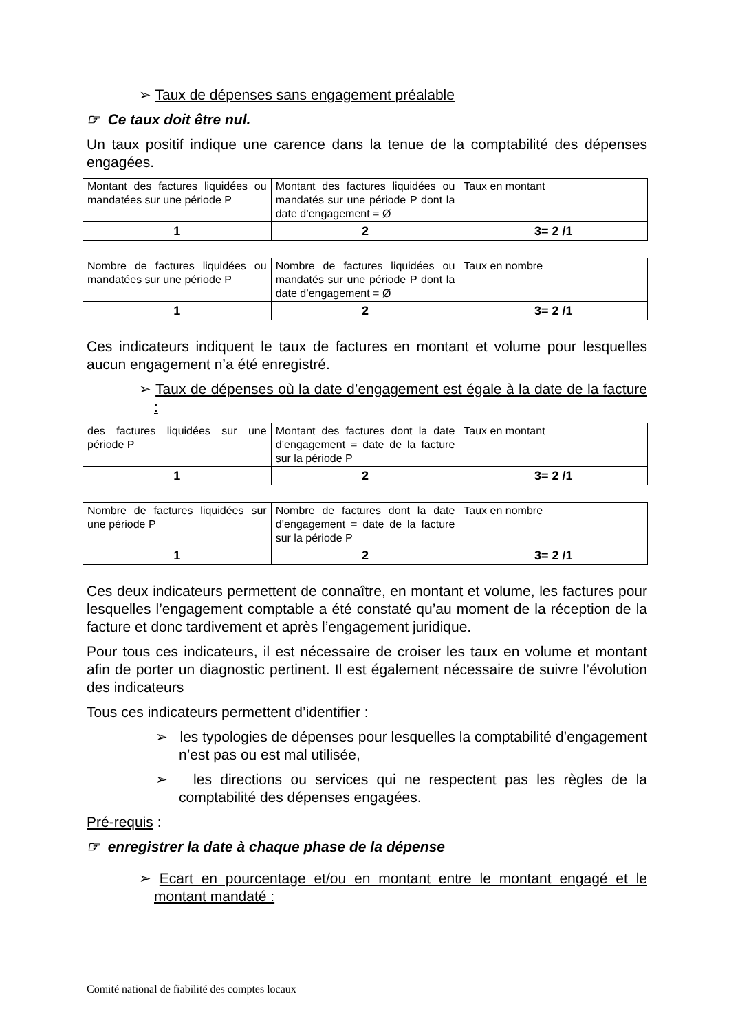➢ Taux de dépenses sans engagement préalable
☞ Ce taux doit être nul.
Un taux positif indique une carence dans la tenue de la comptabilité des dépenses engagées.
| Montant des factures liquidées ou mandatées sur une période P | Montant des factures liquidées ou mandatés sur une période P dont la date d’engagement = Ø | Taux en montant |
| 1 | 2 | 3= 2 /1 |
| Nombre de factures liquidées ou mandatées sur une période P | Nombre de factures liquidées ou mandatés sur une période P dont la date d’engagement = Ø | Taux en nombre |
| 1 | 2 | 3= 2 /1 |
Ces indicateurs indiquent le taux de factures en montant et volume pour lesquelles aucun engagement n’a été enregistré.
➢ Taux de dépenses où la date d’engagement est égale à la date de la facture :
| des factures liquidées sur une période P | Montant des factures dont la date d’engagement = date de la facture sur la période P | Taux en montant |
| 1 | 2 | 3= 2 /1 |
| Nombre de factures liquidées sur une période P | Nombre de factures dont la date d’engagement = date de la facture sur la période P | Taux en nombre |
| 1 | 2 | 3= 2 /1 |
Ces deux indicateurs permettent de connaître, en montant et volume, les factures pour lesquelles l’engagement comptable a été constaté qu’au moment de la réception de la facture et donc tardivement et après l’engagement juridique.
Pour tous ces indicateurs, il est nécessaire de croiser les taux en volume et montant afin de porter un diagnostic pertinent. Il est également nécessaire de suivre l’évolution des indicateurs
Tous ces indicateurs permettent d’identifier :
➢ les typologies de dépenses pour lesquelles la comptabilité d’engagement n’est pas ou est mal utilisée,
➢ les directions ou services qui ne respectent pas les règles de la comptabilité des dépenses engagées.
Pré-requis :
☞ enregistrer la date à chaque phase de la dépense
➢ Ecart en pourcentage et/ou en montant entre le montant engagé et le montant mandaté :
Comité national de fiabilité des comptes locaux